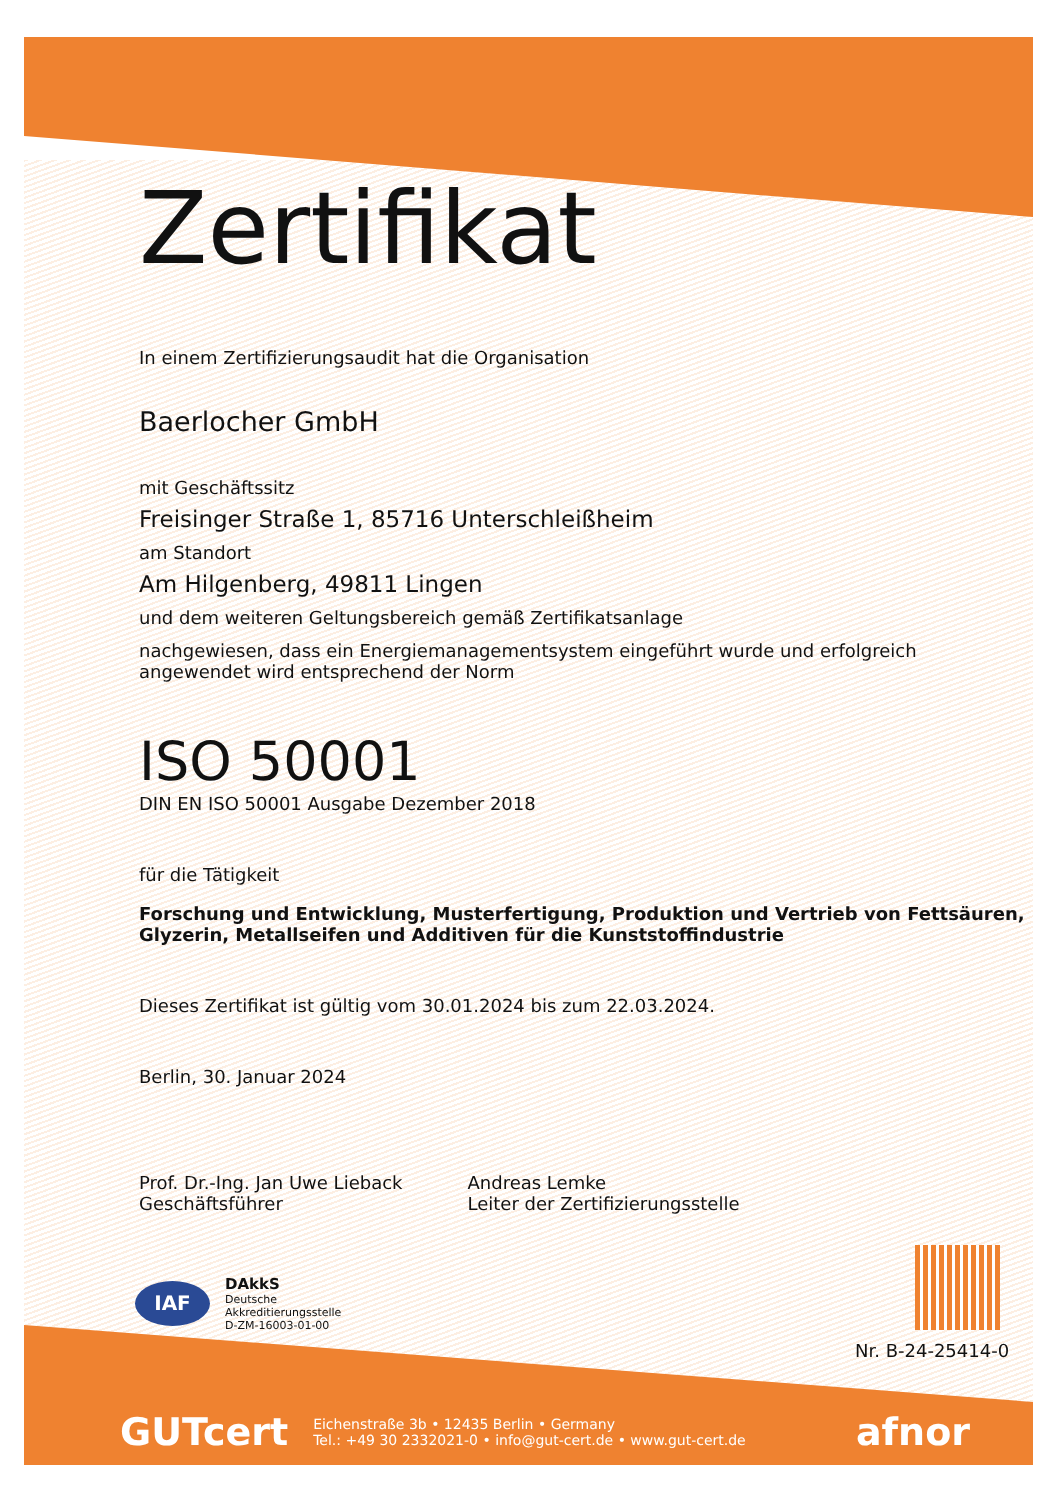Zertifikat
In einem Zertifizierungsaudit hat die Organisation
Baerlocher GmbH
mit Geschäftssitz
Freisinger Straße 1, 85716 Unterschleißheim
am Standort
Am Hilgenberg, 49811 Lingen
und dem weiteren Geltungsbereich gemäß Zertifikatsanlage
nachgewiesen, dass ein Energiemanagementsystem eingeführt wurde und erfolgreich
angewendet wird entsprechend der Norm
ISO 50001
DIN EN ISO 50001 Ausgabe Dezember 2018
für die Tätigkeit
Forschung und Entwicklung, Musterfertigung, Produktion und Vertrieb von Fettsäuren,
Glyzerin, Metallseifen und Additiven für die Kunststoffindustrie
Dieses Zertifikat ist gültig vom 30.01.2024 bis zum 22.03.2024.
Berlin, 30. Januar 2024
Prof. Dr.-Ing. Jan Uwe Lieback
Geschäftsführer
Andreas Lemke
Leiter der Zertifizierungsstelle
IAF
DAkkS
Deutsche
Akkreditierungsstelle
D-ZM-16003-01-00
Nr. B-24-25414-0
GUTcert Eichenstraße 3b • 12435 Berlin • Germany
Tel.: +49 30 2332021-0 • info@gut-cert.de • www.gut-cert.de afnor